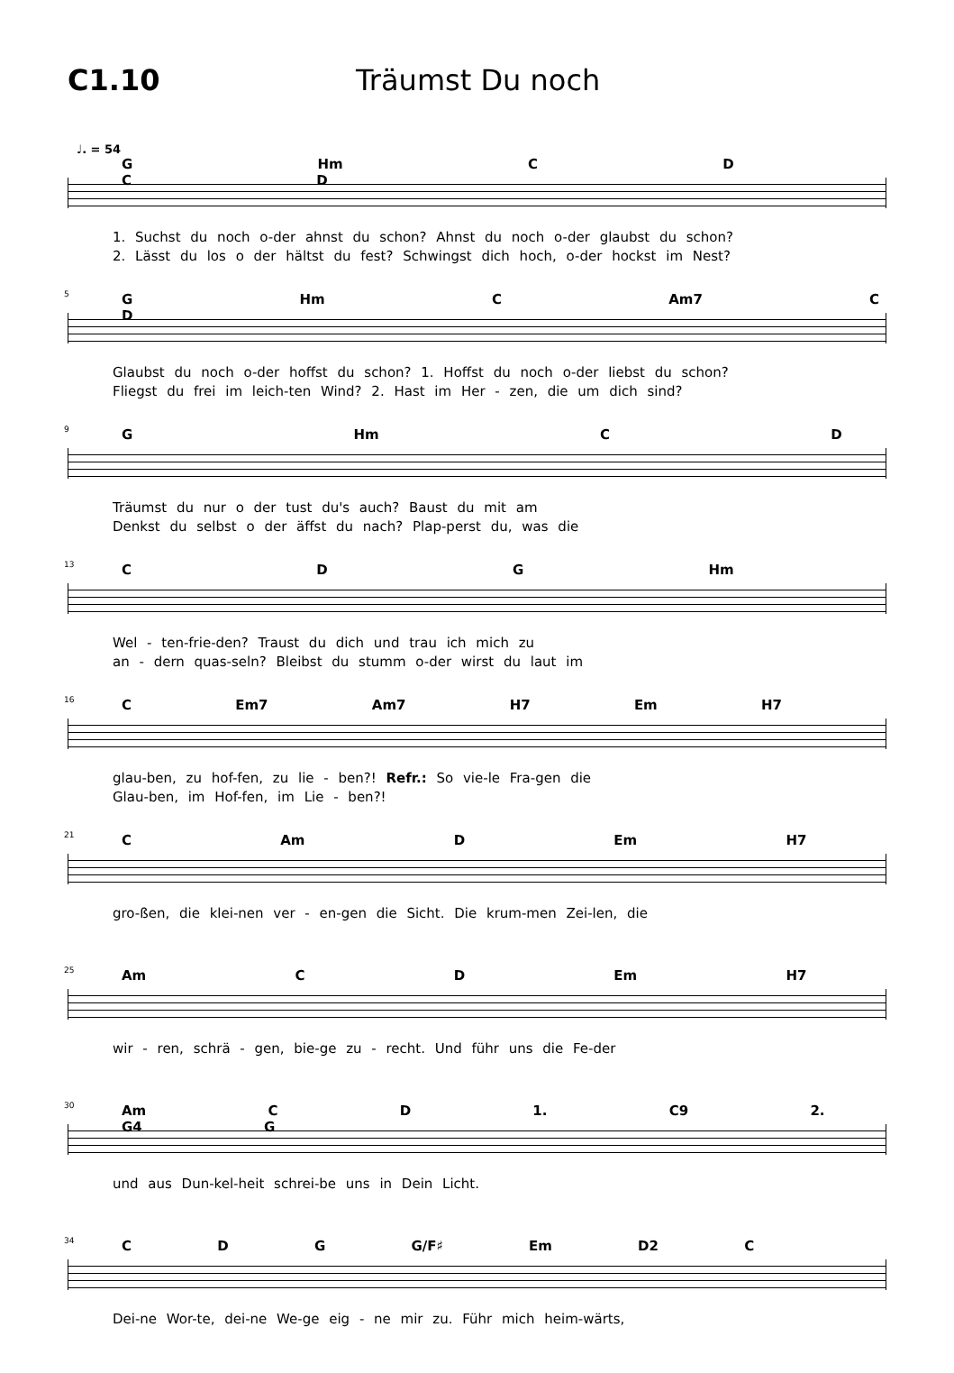C1.10 Träumst Du noch
♩. = 54
G Hm C D C D
1. Suchst du noch o-der ahnst du schon? Ahnst du noch o-der glaubst du schon?
2. Lässt du los o der hältst du fest? Schwingst dich hoch, o-der hockst im Nest?
5
G Hm C Am7 C D
Glaubst du noch o-der hoffst du schon? 1. Hoffst du noch o-der liebst du schon?
Fliegst du frei im leich-ten Wind? 2. Hast im Her - zen, die um dich sind?
9
G Hm C D
Träumst du nur o der tust du's auch? Baust du mit am
Denkst du selbst o der äffst du nach? Plap-perst du, was die
13
C D G Hm
Wel - ten-frie-den? Traust du dich und trau ich mich zu
an - dern quas-seln? Bleibst du stumm o-der wirst du laut im
16
C Em7 Am7 H7 Em H7
glau-ben, zu hof-fen, zu lie - ben?! Refr.: So vie-le Fra-gen die
Glau-ben, im Hof-fen, im Lie - ben?!
21
C Am D Em H7
gro-ßen, die klei-nen ver - en-gen die Sicht. Die krum-men Zei-len, die
25
Am C D Em H7
wir - ren, schrä - gen, bie-ge zu - recht. Und führ uns die Fe-der
30
Am C D 1. C9 2. G4 G
und aus Dun-kel-heit schrei-be uns in Dein Licht.
34
C D G G/F♯ Em D2 C
Dei-ne Wor-te, dei-ne We-ge eig - ne mir zu. Führ mich heim-wärts,